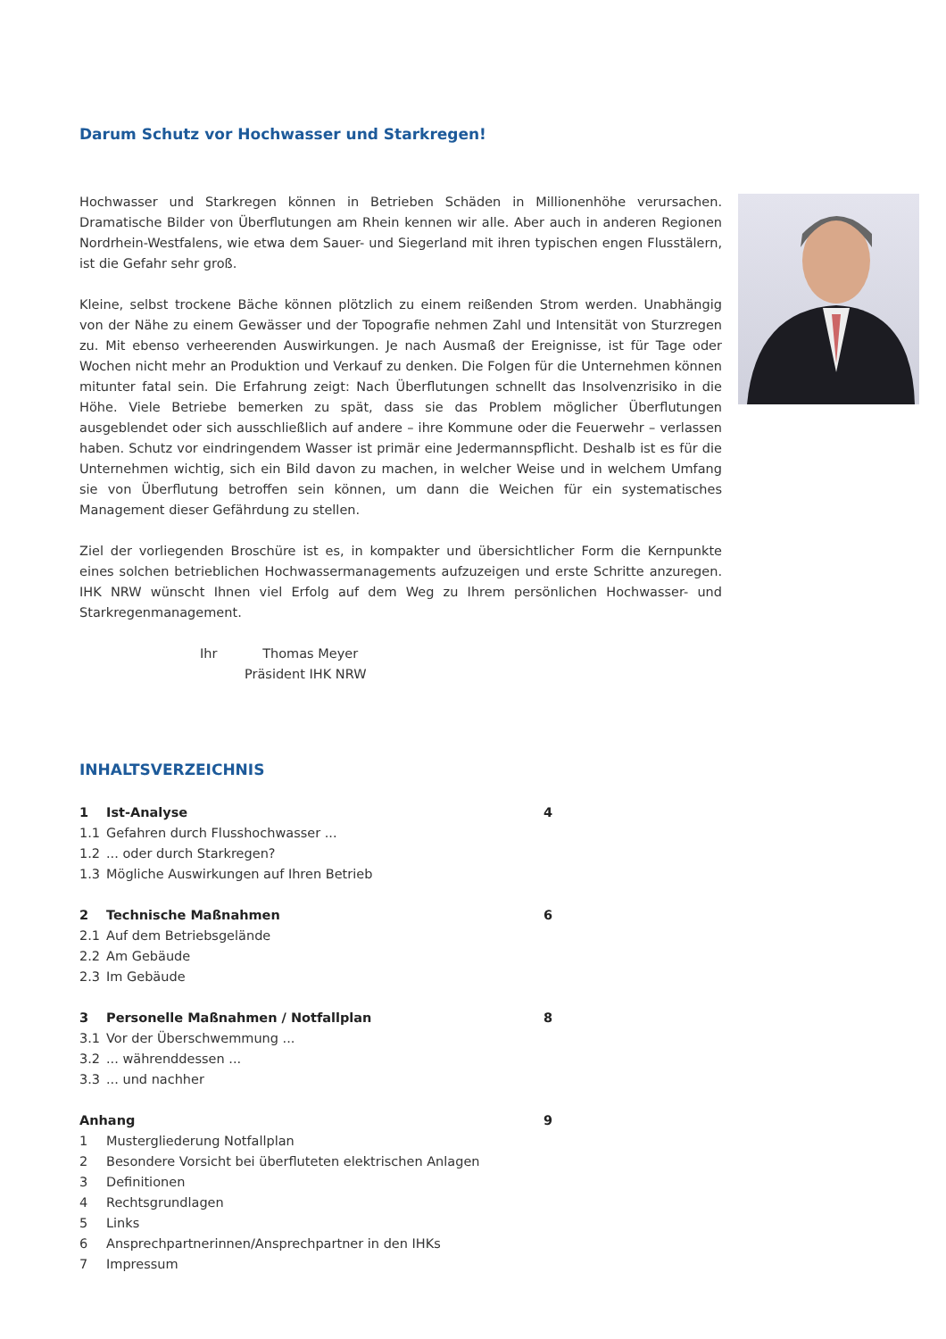Darum Schutz vor Hochwasser und Starkregen!
Hochwasser und Starkregen können in Betrieben Schäden in Millionenhöhe verursachen. Dramatische Bilder von Überflutungen am Rhein kennen wir alle. Aber auch in anderen Regionen Nordrhein-Westfalens, wie etwa dem Sauer- und Siegerland mit ihren typischen engen Flusstälern, ist die Gefahr sehr groß.
Kleine, selbst trockene Bäche können plötzlich zu einem reißenden Strom werden. Unabhängig von der Nähe zu einem Gewässer und der Topografie nehmen Zahl und Intensität von Sturzregen zu. Mit ebenso verheerenden Auswirkungen. Je nach Ausmaß der Ereignisse, ist für Tage oder Wochen nicht mehr an Produktion und Verkauf zu denken. Die Folgen für die Unternehmen können mitunter fatal sein. Die Erfahrung zeigt: Nach Überflutungen schnellt das Insolvenzrisiko in die Höhe. Viele Betriebe bemerken zu spät, dass sie das Problem möglicher Überflutungen ausgeblendet oder sich ausschließlich auf andere – ihre Kommune oder die Feuerwehr – verlassen haben. Schutz vor eindringendem Wasser ist primär eine Jedermannspflicht. Deshalb ist es für die Unternehmen wichtig, sich ein Bild davon zu machen, in welcher Weise und in welchem Umfang sie von Überflutung betroffen sein können, um dann die Weichen für ein systematisches Management dieser Gefährdung zu stellen.
Ziel der vorliegenden Broschüre ist es, in kompakter und übersichtlicher Form die Kernpunkte eines solchen betrieblichen Hochwassermanagements aufzuzeigen und erste Schritte anzuregen. IHK NRW wünscht Ihnen viel Erfolg auf dem Weg zu Ihrem persönlichen Hochwasser- und Starkregenmanagement.
Ihr Thomas Meyer
Präsident IHK NRW
INHALTSVERZEICHNIS
| 1 | Ist-Analyse | 4 |
| 1.1 | Gefahren durch Flusshochwasser ... | |
| 1.2 | ... oder durch Starkregen? | |
| 1.3 | Mögliche Auswirkungen auf Ihren Betrieb | |
| 2 | Technische Maßnahmen | 6 |
| 2.1 | Auf dem Betriebsgelände | |
| 2.2 | Am Gebäude | |
| 2.3 | Im Gebäude | |
| 3 | Personelle Maßnahmen / Notfallplan | 8 |
| 3.1 | Vor der Überschwemmung ... | |
| 3.2 | ... währenddessen ... | |
| 3.3 | ... und nachher | |
| Anhang | | 9 |
| 1 | Mustergliederung Notfallplan | |
| 2 | Besondere Vorsicht bei überfluteten elektrischen Anlagen | |
| 3 | Definitionen | |
| 4 | Rechtsgrundlagen | |
| 5 | Links | |
| 6 | Ansprechpartnerinnen/Ansprechpartner in den IHKs | |
| 7 | Impressum | |